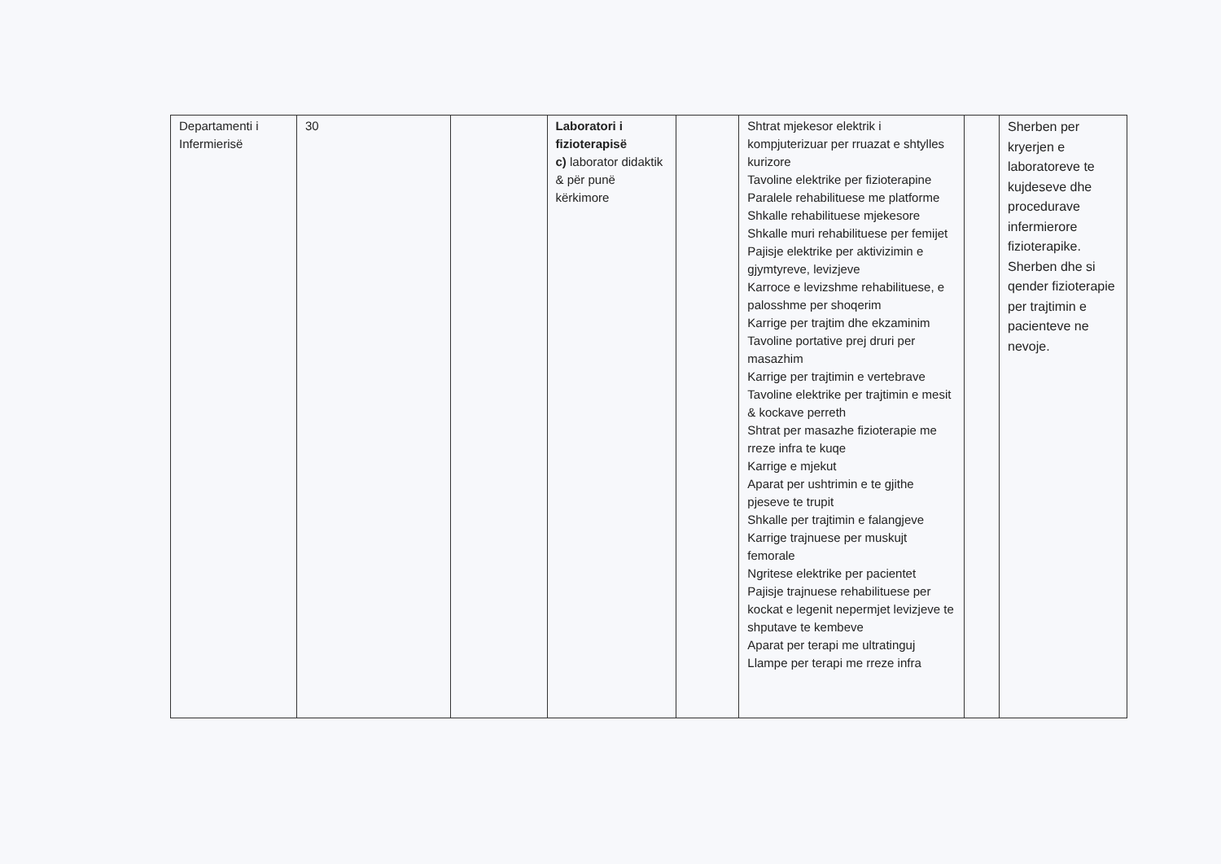| Departamenti i Infermierisë | 30 | | Laboratori i fizioterapisë c) laborator didaktik & për punë kërkimore | | Shtrat mjekesor elektrik i kompjuterizuar per rruazat e shtylles kurizore Tavoline elektrike per fizioterapine Paralele rehabilituese me platforme Shkalle rehabilituese mjekesore Shkalle muri rehabilituese per femijet Pajisje elektrike per aktivizimin e gjymtyreve, levizjeve Karroce e levizshme rehabilituese, e palosshme per shoqerim Karrige per trajtim dhe ekzaminim Tavoline portative prej druri per masazhim Karrige per trajtimin e vertebrave Tavoline elektrike per trajtimin e mesit & kockave perreth Shtrat per masazhe fizioterapie me rreze infra te kuqe Karrige e mjekut Aparat per ushtrimin e te gjithe pjeseve te trupit Shkalle per trajtimin e falangjeve Karrige trajnuese per muskujt femorale Ngritese elektrike per pacientet Pajisje trajnuese rehabilituese per kockat e legenit nepermjet levizjeve te shputave te kembeve Aparat per terapi me ultratinguj Llampe per terapi me rreze infra | | Sherben per kryerjen e laboratoreve te kujdeseve dhe procedurave infermierore fizioterapike. Sherben dhe si qender fizioterapie per trajtimin e pacienteve ne nevoje. |